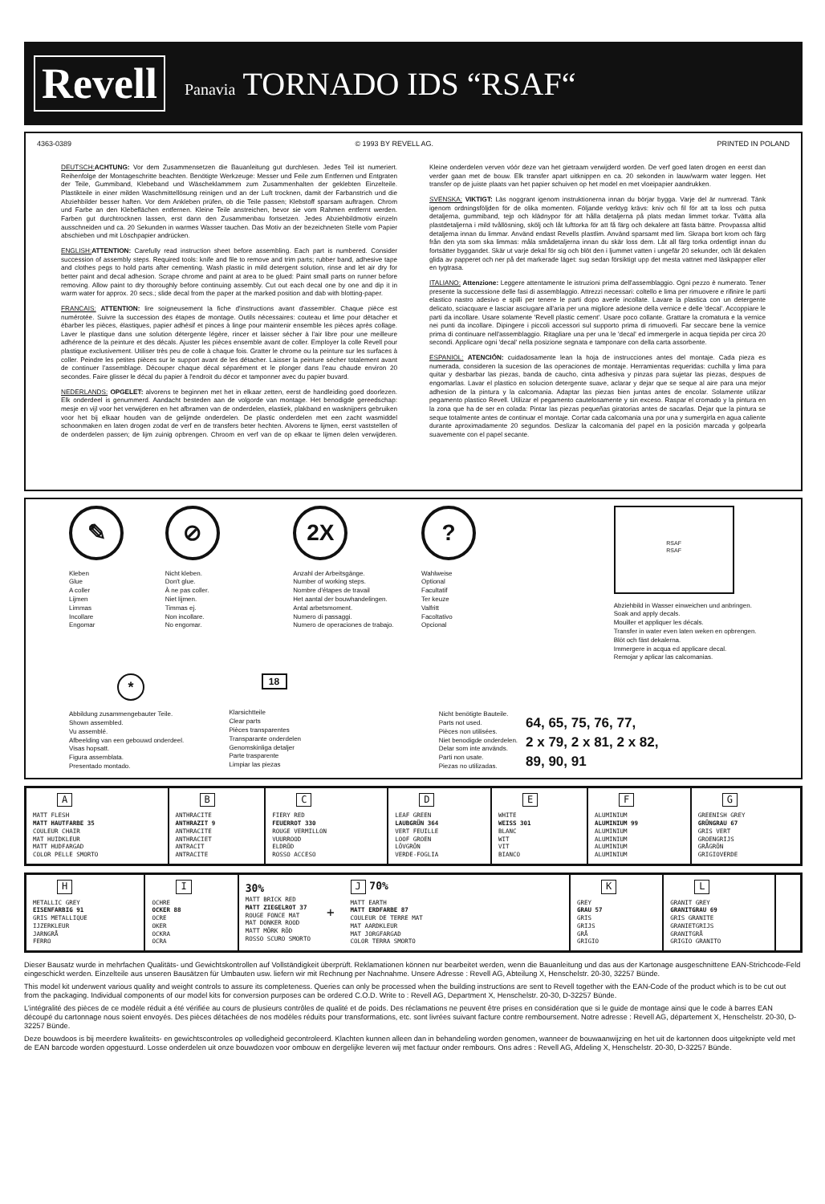Revell Panavia TORNADO IDS “RSAF“
4363-0389 © 1993 BY REVELL AG. PRINTED IN POLAND
DEUTSCH: ACHTUNG: Vor dem Zusammensetzen die Bauanleitung gut durchlesen. Jedes Teil ist numeriert. Reihenfolge der Montageschritte beachten. Benötigte Werkzeuge: Messer und Feile zum Entfernen und Entgraten der Teile, Gummiband, Klebeband und Wäscheklammern zum Zusammenhalten der geklebten Einzelteile. Plastikteile in einer milden Waschmittellösung reinigen und an der Luft trocknen, damit der Farbanstrich und die Abziehbilder besser haften. Vor dem Ankleben prüfen, ob die Teile passen; Klebstoff sparsam auftragen. Chrom und Farbe an den Klebeflächen entfernen. Kleine Teile anstreichen, bevor sie vom Rahmen entfernt werden. Farben gut durchtrocknen lassen, erst dann den Zusammenbau fortsetzen. Jedes Abziehbildmotiv einzeln ausschneiden und ca. 20 Sekunden in warmes Wasser tauchen. Das Motiv an der bezeichneten Stelle vom Papier abschieben und mit Löschpapier andrücken.
ENGLISH: ATTENTION: Carefully read instruction sheet before assembling. Each part is numbered. Consider succession of assembly steps. Required tools: knife and file to remove and trim parts; rubber band, adhesive tape and clothes pegs to hold parts after cementing. Wash plastic in mild detergent solution, rinse and let air dry for better paint and decal adhesion. Scrape chrome and paint at area to be glued: Paint small parts on runner before removing. Allow paint to dry thoroughly before continuing assembly. Cut out each decal one by one and dip it in warm water for approx. 20 secs.; slide decal from the paper at the marked position and dab with blotting-paper.
FRANCAIS: ATTENTION: lire soigneusement la fiche d'instructions avant d'assembler. Chaque pièce est numérotée. Suivre la succession des étapes de montage. Outils nécessaires: couteau et lime pour détacher et ébarber les pièces, élastiques, papier adhésif et pinces à linge pour maintenir ensemble les pièces après collage. Laver le plastique dans une solution détergente légère, rincer et laisser sécher à l'air libre pour une meilleure adhérence de la peinture et des décals. Ajuster les pièces ensemble avant de coller. Employer la colle Revell pour plastique exclusivement. Utiliser très peu de colle à chaque fois. Gratter le chrome ou la peinture sur les surfaces à coller. Peindre les petites pièces sur le support avant de les détacher. Laisser la peinture sécher totalement avant de continuer l'assemblage. Découper chaque décal séparément et le plonger dans l'eau chaude environ 20 secondes. Faire glisser le décal du papier à l'endroit du décor et tamponner avec du papier buvard.
NEDERLANDS: OPGELET: alvorens te beginnen met het in elkaar zetten, eerst de handleiding goed doorlezen. Elk onderdeel is genummerd. Aandacht besteden aan de volgorde van montage. Het benodigde gereedschap: mesje en vijl voor het verwijderen en het afbramen van de onderdelen, elastiek, plakband en wasknijpers gebruiken voor het bij elkaar houden van de gelijmde onderdelen. De plastic onderdelen met een zacht wasmiddel schoonmaken en laten drogen zodat de verf en de transfers beter hechten. Alvorens te lijmen, eerst vaststellen of de onderdelen passen; de lijm zuinig opbrengen. Chroom en verf van de op elkaar te lijmen delen verwijderen. Kleine onderdelen verven vóór deze van het gietraam verwijderd worden. De verf goed laten drogen en eerst dan verder gaan met de bouw. Elk transfer apart uitknippen en ca. 20 sekonden in lauw/warm water leggen. Het transfer op de juiste plaats van het papier schuiven op het model en met vloeipapier aandrukken.
SVENSKA: VIKTIGT: Läs noggrant igenom instruktionerna innan du börjar bygga. Varje del är numrerad. Tänk igenom ordningsföljden för de olika momenten. Följande verktyg krävs: kniv och fil för att ta loss och putsa detaljerna, gummiband, tejp och klädnypor för att hålla detaljerna på plats medan limmet torkar. Tvätta alla plastdetaljerna i mild tvållösning, skölj och låt lufttorka för att få färg och dekalere att fästa bättre. Provpassa alltid detaljerna innan du limmar. Använd endast Revells plastlim. Använd sparsamt med lim. Skrapa bort krom och färg från den yta som ska limmas: måla smådetaljerna innan du skär loss dem. Låt all färg torka ordentligt innan du fortsätter byggandet. Skär ut varje dekal för sig och blöt den i ljummet vatten i ungefär 20 sekunder, och låt dekalen glida av papperet och ner på det markerade läget: sug sedan försiktigt upp det mesta vattnet med läskpapper eller en tygtrasa.
ITALIANO: Attenzione: Leggere attentamente le istruzioni prima dell'assemblaggio. Ogni pezzo è numerato. Tener presente la successione delle fasi di assemblaggio. Attrezzi necessari: coltello e lima per rimuovere e rifinire le parti elastico nastro adesivo e spilli per tenere le parti dopo averle incollate. Lavare la plastica con un detergente delicato, sciacquare e lasciar asciugare all'aria per una migliore adesione della vernice e delle 'decal'. Accoppiare le parti da incollare. Usare solamente 'Revell plastic cement'. Usare poco collante. Grattare la cromatura e la vernice nei punti da incollare. Dipingere i piccoli accessori sul supporto prima di rimuoverli. Far seccare bene la vernice prima di continuare nell'assemblaggio. Ritagliare una per una le 'decal' ed immergerle in acqua tiepida per circa 20 secondi. Applicare ogni 'decal' nella posizione segnata e tamponare con della carta assorbente.
ESPANIOL: ATENCIÓN: cuidadosamente lean la hoja de instrucciones antes del montaje. Cada pieza es numerada, consideren la sucesion de las operaciones de montaje. Herramientas requeridas: cuchilla y lima para quitar y desbarbar las piezas, banda de caucho, cinta adhesiva y pinzas para sujetar las piezas, despues de engomarlas. Lavar el plastico en solucion detergente suave, aclarar y dejar que se seque al aire para una mejor adhesion de la pintura y la calcomania. Adaptar las piezas bien juntas antes de encolar. Solamente utilizar pegamento plastico Revell. Utilizar el pegamento cautelosamente y sin exceso. Raspar el cromado y la pintura en la zona que ha de ser en colada: Pintar las piezas pequeñas giratorias antes de sacarlas. Dejar que la pintura se seque totalmente antes de continuar el montaje. Cortar cada calcomania una por una y sumergirla en agua caliente durante aproximadamente 20 segundos. Deslizar la calcomania del papel en la posición marcada y golpearla suavemente con el papel secante.
✎
Kleben
Glue
A coller
Lijmen
Limmas
Incollare
Engomar
⊘
Nicht kleben.
Don't glue.
À ne pas coller.
Niet lijmen.
Timmas ej.
Non incollare.
No engomar.
2X
Anzahl der Arbeitsgänge.
Number of working steps.
Nombre d'étapes de travail
Het aantal der bouwhandelingen.
Antal arbetsmoment.
Numero di passaggi.
Numero de operaciones de trabajo.
?
Wahlweise
Optional
Facultatif
Ter keuze
Valfritt
Facoltativo
Opcional
RSAF
RSAF
Abziehbild in Wasser einweichen und anbringen.
Soak and apply decals.
Mouiller et appliquer les décals.
Transfer in water even laten weken en opbrengen.
Blöt och fäst dekalerna.
Immergere in acqua ed applicare decal.
Remojar y aplicar las calcomanias.
*
Abbildung zusammengebauter Teile.
Shown assembled.
Vu assemblé.
Afbeelding van een gebouwd onderdeel.
Visas hopsatt.
Figura assemblata.
Presentado montado.
18
Klarsichtteile
Clear parts
Pièces transparentes
Transparante onderdelen
Genomskinliga detaljer
Parte trasparente
Limpiar las piezas
Nicht benötigte Bauteile.
Parts not used.
Pièces non utilisées.
Niet benodigde onderdelen.
Delar som inte används.
Parti non usate.
Piezas no utilizadas.
64, 65, 75, 76, 77,
2 x 79, 2 x 81, 2 x 82,
89, 90, 91
| A MATT FLESH MATT HAUTFARBE 35 COULEUR CHAIR MAT HUIDKLEUR MATT HUDFARGAD COLOR PELLE SMORTO | B ANTHRACITE ANTHRAZIT 9 ANTHRACITE ANTHRACIET ANTRACIT ANTRACITE | C FIERY RED FEUERROT 330 ROUGE VERMILLON VUURROOD ELDRÖD ROSSO ACCESO | D LEAF GREEN LAUBGRÜN 364 VERT FEUILLE LOOF GROEN LÖVGRÖN VERDE-FOGLIA | E WHITE WEISS 301 BLANC WIT VIT BIANCO | F ALUMINIUM ALUMINIUM 99 ALUMINIUM ALUMINIUM ALUMINIUM ALUMINIUM | G GREENISH GREY GRÜNGRAU 67 GRIS VERT GROENGRIJS GRÅGRÖN GRIGIOVERDE |
| H METALLIC GREY EISENFARBIG 91 GRIS METALLIQUE IJZERKLEUR JARNGRÅ FERRO | I OCHRE OCKER 88 OCRE OKER OCKRA OCRA | 30% MATT BRICK RED MATT ZIEGELROT 37 ROUGE FONCE MAT MAT DONKER ROOD MATT MÖRK RÖD ROSSO SCURO SMORTO + J 70% MATT EARTH MATT ERDFARBE 87 COULEUR DE TERRE MAT MAT AARDKLEUR MAT JORGFARGAD COLOR TERRA SMORTO | K GREY GRAU 57 GRIS GRIJS GRÅ GRIGIO | L GRANIT GREY GRANITGRAU 69 GRIS GRANITE GRANIETGRIJS GRANITGRÅ GRIGIO GRANITO | |
Dieser Bausatz wurde in mehrfachen Qualitäts- und Gewichtskontrollen auf Vollständigkeit überprüft. Reklamationen können nur bearbeitet werden, wenn die Bauanleitung und das aus der Kartonage ausgeschnittene EAN-Strichcode-Feld eingeschickt werden. Einzelteile aus unseren Bausätzen für Umbauten usw. liefern wir mit Rechnung per Nachnahme. Unsere Adresse : Revell AG, Abteilung X, Henschelstr. 20-30, 32257 Bünde.
This model kit underwent various quality and weight controls to assure its completeness. Queries can only be processed when the building instructions are sent to Revell together with the EAN-Code of the product which is to be cut out from the packaging. Individual components of our model kits for conversion purposes can be ordered C.O.D. Write to : Revell AG, Department X, Henschelstr. 20-30, D-32257 Bünde.
L'intégralité des pièces de ce modèle réduit a été vérifiée au cours de plusieurs contrôles de qualité et de poids. Des réclamations ne peuvent être prises en considération que si le guide de montage ainsi que le code à barres EAN découpé du cartonnage nous soient envoyés. Des pièces détachées de nos modèles réduits pour transformations, etc. sont livrées suivant facture contre remboursement. Notre adresse : Revell AG, département X, Henschelstr. 20-30, D-32257 Bünde.
Deze bouwdoos is bij meerdere kwaliteits- en gewichtscontroles op volledigheid gecontroleerd. Klachten kunnen alleen dan in behandeling worden genomen, wanneer de bouwaanwijzing en het uit de kartonnen doos uitgeknipte veld met de EAN barcode worden opgestuurd. Losse onderdelen uit onze bouwdozen voor ombouw en dergelijke leveren wij met factuur onder rembours. Ons adres : Revell AG, Afdeling X, Henschelstr. 20-30, D-32257 Bünde.